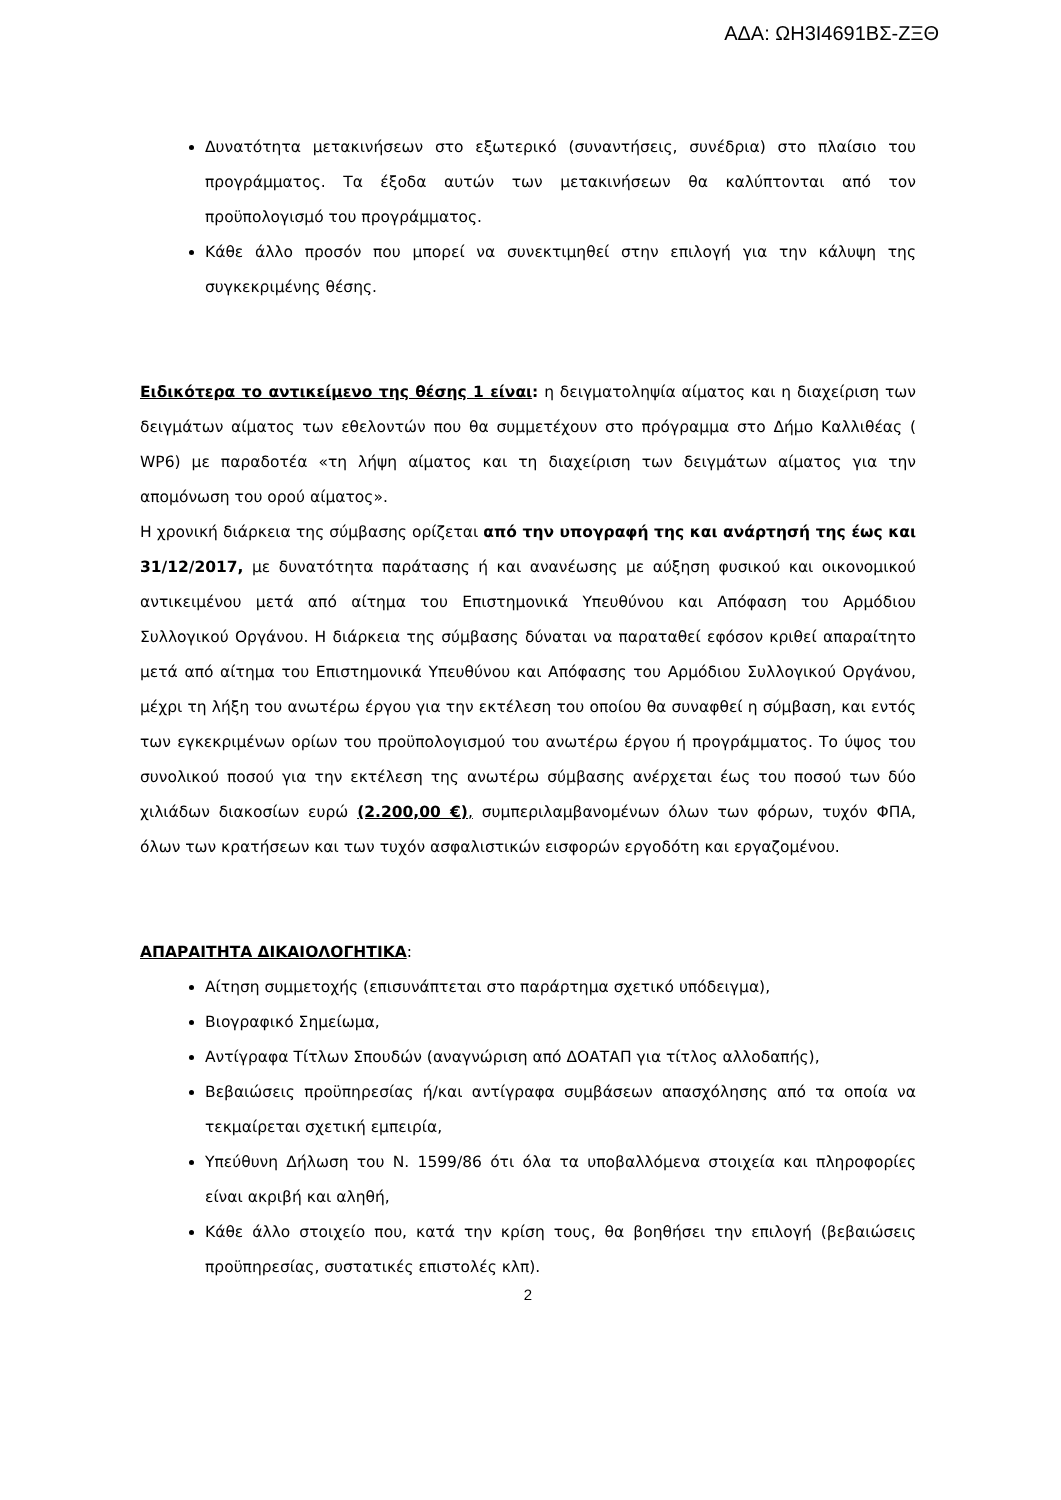ΑΔΑ: ΩΗ3Ι4691ΒΣ-ΖΞΘ
Δυνατότητα μετακινήσεων στο εξωτερικό (συναντήσεις, συνέδρια) στο πλαίσιο του προγράμματος. Τα έξοδα αυτών των μετακινήσεων θα καλύπτονται από τον προϋπολογισμό του προγράμματος.
Κάθε άλλο προσόν που μπορεί να συνεκτιμηθεί στην επιλογή για την κάλυψη της συγκεκριμένης θέσης.
Ειδικότερα το αντικείμενο της θέσης 1 είναι: η δειγματοληψία αίματος και η διαχείριση των δειγμάτων αίματος των εθελοντών που θα συμμετέχουν στο πρόγραμμα στο Δήμο Καλλιθέας ( WP6) με παραδοτέα «τη λήψη αίματος και τη διαχείριση των δειγμάτων αίματος για την απομόνωση του ορού αίματος».
Η χρονική διάρκεια της σύμβασης ορίζεται από την υπογραφή της και ανάρτησή της έως και 31/12/2017, με δυνατότητα παράτασης ή και ανανέωσης με αύξηση φυσικού και οικονομικού αντικειμένου μετά από αίτημα του Επιστημονικά Υπευθύνου και Απόφαση του Αρμόδιου Συλλογικού Οργάνου. Η διάρκεια της σύμβασης δύναται να παραταθεί εφόσον κριθεί απαραίτητο μετά από αίτημα του Επιστημονικά Υπευθύνου και Απόφασης του Αρμόδιου Συλλογικού Οργάνου, μέχρι τη λήξη του ανωτέρω έργου για την εκτέλεση του οποίου θα συναφθεί η σύμβαση, και εντός των εγκεκριμένων ορίων του προϋπολογισμού του ανωτέρω έργου ή προγράμματος. Το ύψος του συνολικού ποσού για την εκτέλεση της ανωτέρω σύμβασης ανέρχεται έως του ποσού των δύο χιλιάδων διακοσίων ευρώ (2.200,00 €), συμπεριλαμβανομένων όλων των φόρων, τυχόν ΦΠΑ, όλων των κρατήσεων και των τυχόν ασφαλιστικών εισφορών εργοδότη και εργαζομένου.
ΑΠΑΡΑΙΤΗΤΑ ΔΙΚΑΙΟΛΟΓΗΤΙΚΑ:
Αίτηση συμμετοχής (επισυνάπτεται στο παράρτημα σχετικό υπόδειγμα),
Βιογραφικό Σημείωμα,
Αντίγραφα Τίτλων Σπουδών (αναγνώριση από ΔΟΑΤΑΠ για τίτλος αλλοδαπής),
Βεβαιώσεις προϋπηρεσίας ή/και αντίγραφα συμβάσεων απασχόλησης από τα οποία να τεκμαίρεται σχετική εμπειρία,
Υπεύθυνη Δήλωση του Ν. 1599/86 ότι όλα τα υποβαλλόμενα στοιχεία και πληροφορίες είναι ακριβή και αληθή,
Κάθε άλλο στοιχείο που, κατά την κρίση τους, θα βοηθήσει την επιλογή (βεβαιώσεις προϋπηρεσίας, συστατικές επιστολές κλπ).
2